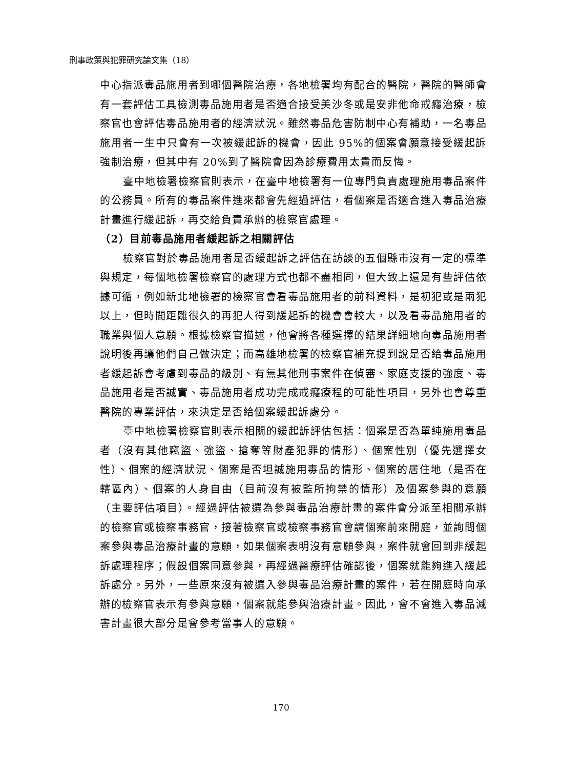刑事政策與犯罪研究論文集（18）
中心指派毒品施用者到哪個醫院治療，各地檢署均有配合的醫院，醫院的醫師會有一套評估工具檢測毒品施用者是否適合接受美沙冬或是安非他命戒癮治療，檢察官也會評估毒品施用者的經濟狀況。雖然毒品危害防制中心有補助，一名毒品施用者一生中只會有一次被緩起訴的機會，因此 95%的個案會願意接受緩起訴強制治療，但其中有 20%到了醫院會因為診療費用太貴而反悔。
臺中地檢署檢察官則表示，在臺中地檢署有一位專門負責處理施用毒品案件的公務員。所有的毒品案件進來都會先經過評估，看個案是否適合進入毒品治療計畫進行緩起訴，再交給負責承辦的檢察官處理。
（2）目前毒品施用者緩起訴之相關評估
檢察官對於毒品施用者是否緩起訴之評估在訪談的五個縣市沒有一定的標準與規定，每個地檢署檢察官的處理方式也都不盡相同，但大致上還是有些評估依據可循，例如新北地檢署的檢察官會看毒品施用者的前科資料，是初犯或是兩犯以上，但時間距離很久的再犯人得到緩起訴的機會會較大，以及看毒品施用者的職業與個人意願。根據檢察官描述，他會將各種選擇的結果詳細地向毒品施用者說明後再讓他們自己做決定；而高雄地檢署的檢察官補充提到說是否給毒品施用者緩起訴會考慮到毒品的級別、有無其他刑事案件在偵審、家庭支援的強度、毒品施用者是否誠實、毒品施用者成功完成戒癮療程的可能性項目，另外也會尊重醫院的專業評估，來決定是否給個案緩起訴處分。
臺中地檢署檢察官則表示相關的緩起訴評估包括：個案是否為單純施用毒品者（沒有其他竊盜、強盜、搶奪等財產犯罪的情形）、個案性別（優先選擇女性）、個案的經濟狀況、個案是否坦誠施用毒品的情形、個案的居住地（是否在轄區內）、個案的人身自由（目前沒有被監所拘禁的情形）及個案參與的意願（主要評估項目）。經過評估被選為參與毒品治療計畫的案件會分派至相關承辦的檢察官或檢察事務官，接著檢察官或檢察事務官會請個案前來開庭，並詢問個案參與毒品治療計畫的意願，如果個案表明沒有意願參與，案件就會回到非緩起訴處理程序；假設個案同意參與，再經過醫療評估確認後，個案就能夠進入緩起訴處分。另外，一些原來沒有被選入參與毒品治療計畫的案件，若在開庭時向承辦的檢察官表示有參與意願，個案就能參與治療計畫。因此，會不會進入毒品減害計畫很大部分是會參考當事人的意願。
170